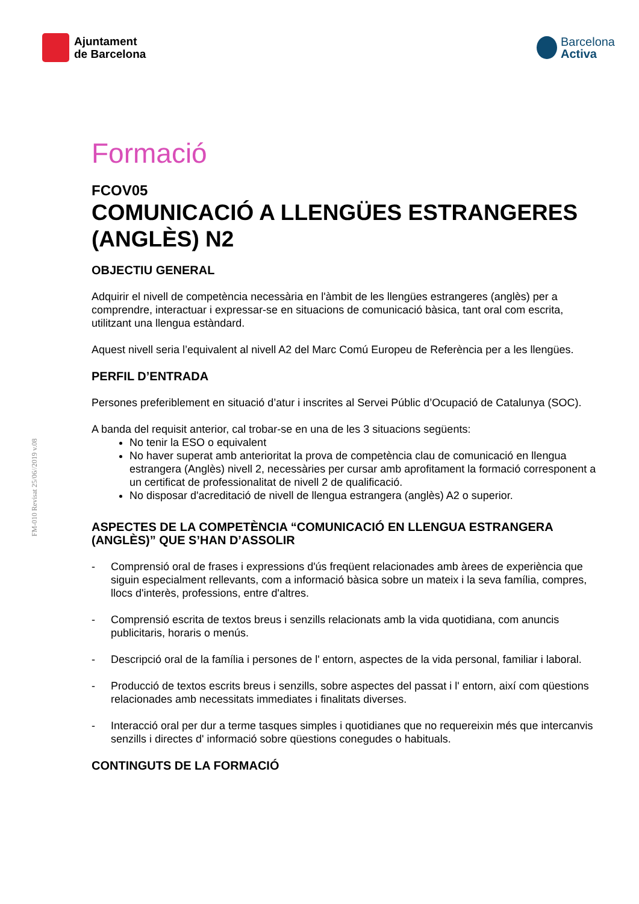Ajuntament
de Barcelona
Barcelona
Activa
FM-010 Revisat 25/06//2019 v.08
Formació
FCOV05
COMUNICACIÓ A LLENGÜES ESTRANGERES (ANGLÈS) N2
OBJECTIU GENERAL
Adquirir el nivell de competència necessària en l'àmbit de les llengües estrangeres (anglès) per a comprendre, interactuar i expressar-se en situacions de comunicació bàsica, tant oral com escrita, utilitzant una llengua estàndard.
Aquest nivell seria l’equivalent al nivell A2 del Marc Comú Europeu de Referència per a les llengües.
PERFIL D’ENTRADA
Persones preferiblement en situació d’atur i inscrites al Servei Públic d’Ocupació de Catalunya (SOC).
A banda del requisit anterior, cal trobar-se en una de les 3 situacions següents:
No tenir la ESO o equivalent
No haver superat amb anterioritat la prova de competència clau de comunicació en llengua estrangera (Anglès) nivell 2, necessàries per cursar amb aprofitament la formació corresponent a un certificat de professionalitat de nivell 2 de qualificació.
No disposar d'acreditació de nivell de llengua estrangera (anglès) A2 o superior.
ASPECTES DE LA COMPETÈNCIA “COMUNICACIÓ EN LLENGUA ESTRANGERA (ANGLÈS)” QUE S’HAN D’ASSOLIR
- Comprensió oral de frases i expressions d'ús freqüent relacionades amb àrees de experiència que siguin especialment rellevants, com a informació bàsica sobre un mateix i la seva família, compres, llocs d'interès, professions, entre d'altres.
- Comprensió escrita de textos breus i senzills relacionats amb la vida quotidiana, com anuncis publicitaris, horaris o menús.
- Descripció oral de la família i persones de l' entorn, aspectes de la vida personal, familiar i laboral.
- Producció de textos escrits breus i senzills, sobre aspectes del passat i l' entorn, així com qüestions relacionades amb necessitats immediates i finalitats diverses.
- Interacció oral per dur a terme tasques simples i quotidianes que no requereixin més que intercanvis senzills i directes d' informació sobre qüestions conegudes o habituals.
CONTINGUTS DE LA FORMACIÓ